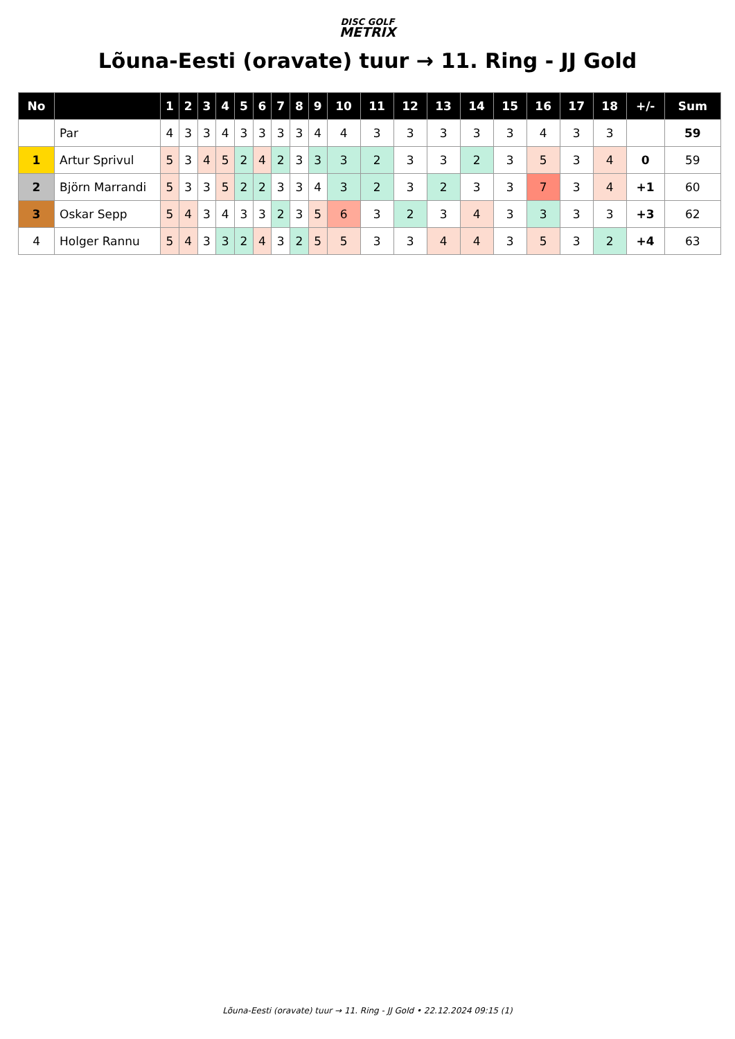DISC GOLF
METRIX
Lõuna-Eesti (oravate) tuur → 11. Ring - JJ Gold
| No | | 1 | 2 | 3 | 4 | 5 | 6 | 7 | 8 | 9 | 10 | 11 | 12 | 13 | 14 | 15 | 16 | 17 | 18 | +/- | Sum |
| --- | --- | --- | --- | --- | --- | --- | --- | --- | --- | --- | --- | --- | --- | --- | --- | --- | --- | --- | --- | --- | --- |
| | Par | 4 | 3 | 3 | 4 | 3 | 3 | 3 | 3 | 4 | 4 | 3 | 3 | 3 | 3 | 3 | 4 | 3 | 3 | | 59 |
| 1 | Artur Sprivul | 5 | 3 | 4 | 5 | 2 | 4 | 2 | 3 | 3 | 3 | 2 | 3 | 3 | 2 | 3 | 5 | 3 | 4 | 0 | 59 |
| 2 | Björn Marrandi | 5 | 3 | 3 | 5 | 2 | 2 | 3 | 3 | 4 | 3 | 2 | 3 | 2 | 3 | 3 | 7 | 3 | 4 | +1 | 60 |
| 3 | Oskar Sepp | 5 | 4 | 3 | 4 | 3 | 3 | 2 | 3 | 5 | 6 | 3 | 2 | 3 | 4 | 3 | 3 | 3 | 3 | +3 | 62 |
| 4 | Holger Rannu | 5 | 4 | 3 | 3 | 2 | 4 | 3 | 2 | 5 | 5 | 3 | 3 | 4 | 4 | 3 | 5 | 3 | 2 | +4 | 63 |
Lõuna-Eesti (oravate) tuur → 11. Ring - JJ Gold • 22.12.2024 09:15 (1)